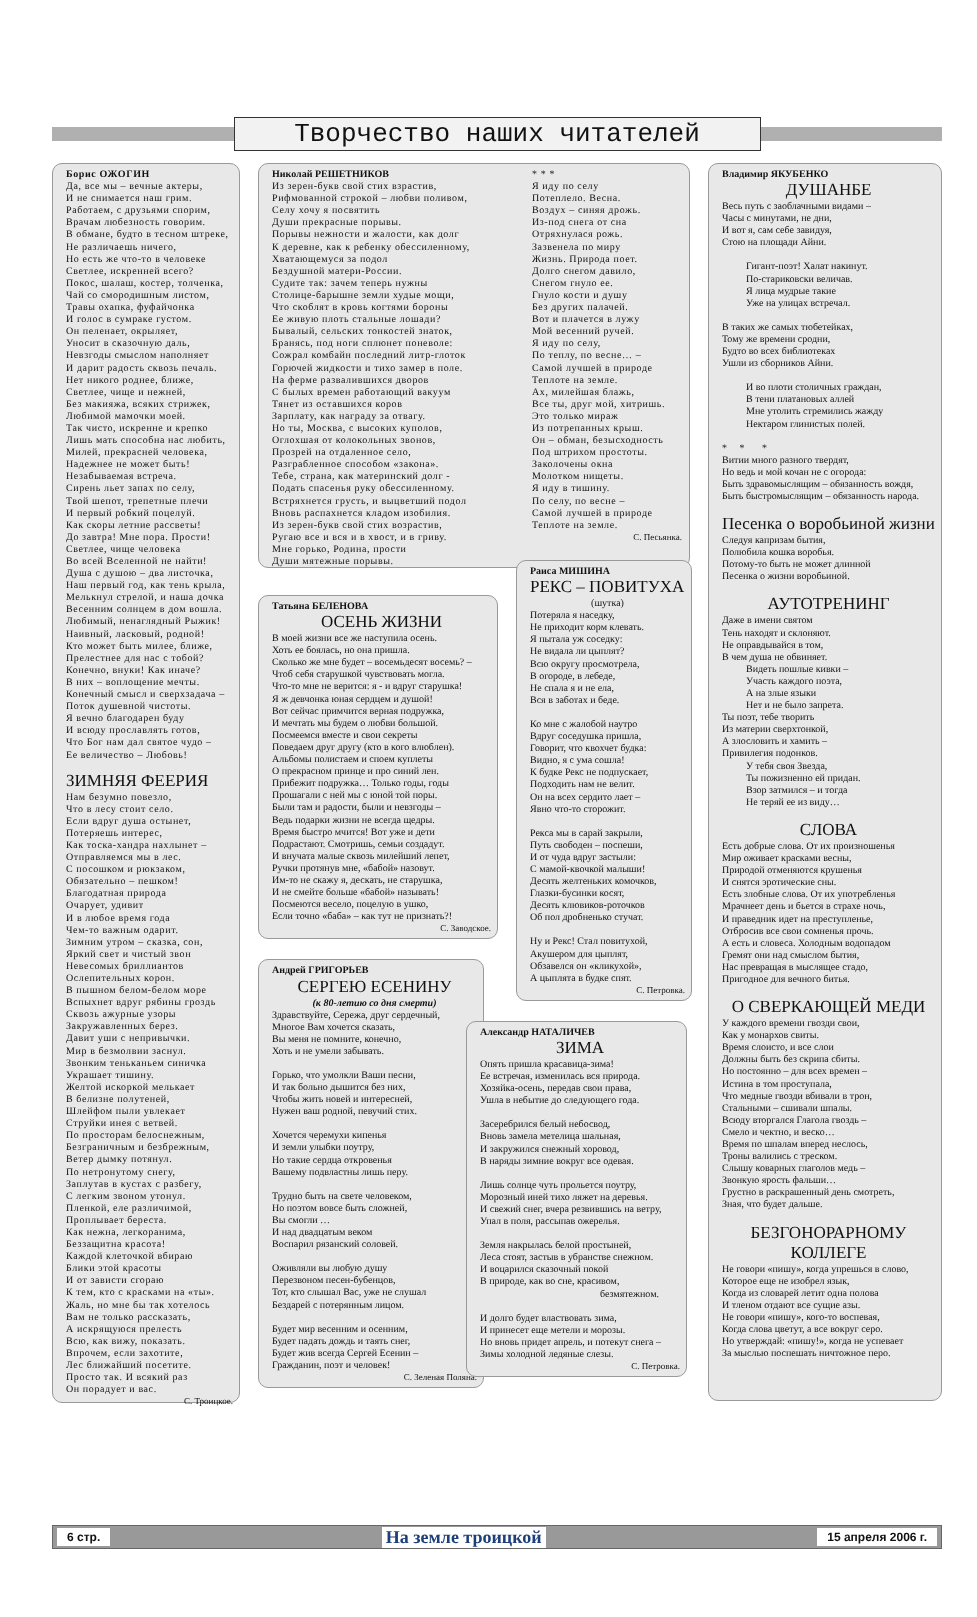Творчество наших читателей
Борис ОЖОГИН
Да, все мы – вечные актеры,
И не снимается наш грим.
Работаем, с друзьями спорим,
Врачам любезность говорим.
В обмане, будто в тесном штреке,
Не различаешь ничего,
Но есть же что-то в человеке
Светлее, искренней всего?
Покос, шалаш, костер, толченка,
Чай со смородишным листом,
Травы охапка, фуфайчонка
И голос в сумраке густом.
Он пеленает, окрыляет,
Уносит в сказочную даль,
Невзгоды смыслом наполняет
И дарит радость сквозь печаль.
Нет никого роднее, ближе,
Светлее, чище и нежней,
Без макияжа, всяких стрижек,
Любимой мамочки моей.
Так чисто, искренне и крепко
Лишь мать способна нас любить,
Милей, прекрасней человека,
Надежнее не может быть!
Незабываемая встреча.
Сирень льет запах по селу,
Твой шепот, трепетные плечи
И первый робкий поцелуй.
Как скоры летние рассветы!
До завтра! Мне пора. Прости!
Светлее, чище человека
Во всей Вселенной не найти!
Душа с душою – два листочка,
Наш первый год, как тень крыла,
Мелькнул стрелой, и наша дочка
Весенним солнцем в дом вошла.
Любимый, ненаглядный Рыжик!
Наивный, ласковый, родной!
Кто может быть милее, ближе,
Прелестнее для нас с тобой?
Конечно, внуки! Как иначе?
В них – воплощение мечты.
Конечный смысл и сверхзадача –
Поток душевной чистоты.
Я вечно благодарен буду
И всюду прославлять готов,
Что Бог нам дал святое чудо –
Ее величество – Любовь!
ЗИМНЯЯ ФЕЕРИЯ
Нам безумно повезло,
Что в лесу стоит село.
Если вдруг душа остынет,
Потеряешь интерес,
Как тоска-хандра нахлынет –
Отправляемся мы в лес.
С посошком и рюкзаком,
Обязательно – пешком!
Благодатная природа
Очарует, удивит
И в любое время года
Чем-то важным одарит.
Зимним утром – сказка, сон,
Яркий свет и чистый звон
Невесомых бриллиантов
Ослепительных корон.
В пышном белом-белом море
Вспыхнет вдруг рябины гроздь
Сквозь ажурные узоры
Закружавленных берез.
Давит уши с непривычки.
Мир в безмолвии заснул.
Звонким теньканьем синичка
Украшает тишину.
Желтой искоркой мелькает
В белизне полутеней,
Шлейфом пыли увлекает
Струйки инея с ветвей.
По просторам белоснежным,
Безграничным и безбрежным,
Ветер дымку потянул.
По нетронутому снегу,
Заплутав в кустах с разбегу,
С легким звоном утонул.
Пленкой, еле различимой,
Проплывает береста.
Как нежна, легкоранима,
Беззащитна красота!
Каждой клеточкой вбираю
Блики этой красоты
И от зависти сгораю
К тем, кто с красками на «ты».
Жаль, но мне бы так хотелось
Вам не только рассказать,
А искрящуюся прелесть
Всю, как вижу, показать.
Впрочем, если захотите,
Лес ближайший посетите.
Просто так. И всякий раз
Он порадует и вас.
С. Троицкое.
Николай РЕШЕТНИКОВ
Из зерен-букв свой стих взрастив,
Рифмованной строкой – любви поливом,
Селу хочу я посвятить
Души прекрасные порывы.
Порывы нежности и жалости, как долг
К деревне, как к ребенку обессиленному,
Хватающемуся за подол
Бездушной матери-России.
Судите так: зачем теперь нужны
Столице-барышне земли худые мощи,
Что скоблят в кровь когтями бороны
Ее живую плоть стальные лошади?
Бывалый, сельских тонкостей знаток,
Бранясь, под ноги сплюнет поневоле:
Сожрал комбайн последний литр-глоток
Горючей жидкости и тихо замер в поле.
На ферме развалившихся дворов
С былых времен работающий вакуум
Тянет из оставшихся коров
Зарплату, как награду за отвагу.
Но ты, Москва, с высоких куполов,
Оглохшая от колокольных звонов,
Прозрей на отдаленное село,
Разграбленное способом «закона».
Тебе, страна, как материнский долг -
Подать спасенья руку обессиленному.
Встряхнется грусть, и выцветший подол
Вновь распахнется кладом изобилия.
Из зерен-букв свой стих возрастив,
Ругаю все и вся и в хвост, и в гриву.
Мне горько, Родина, прости
Души мятежные порывы.
* * *
Я иду по селу
Потеплело. Весна.
Воздух – синяя дрожь.
Из-под снега от сна
Отряхнулася рожь.
Зазвенела по миру
Жизнь. Природа поет.
Долго снегом давило,
Снегом гнуло ее.
Гнуло кости и душу
Без других палачей.
Вот и плачется в лужу
Мой весенний ручей.
Я иду по селу,
По теплу, по весне… –
Самой лучшей в природе
Теплоте на земле.
Ах, милейшая блажь,
Все ты, друг мой, хитришь.
Это только мираж
Из потрепанных крыш.
Он – обман, безысходность
Под штрихом простоты.
Заколочены окна
Молотком нищеты.
Я иду в тишину.
По селу, по весне –
Самой лучшей в природе
Теплоте на земле.
С. Песьянка.
Татьяна БЕЛЕНОВА
ОСЕНЬ ЖИЗНИ
В моей жизни все же наступила осень.
Хоть ее боялась, но она пришла.
Сколько же мне будет – восемьдесят восемь? –
Чтоб себя старушкой чувствовать могла.
Что-то мне не верится: я - и вдруг старушка!
Я ж девчонка юная сердцем и душой!
Вот сейчас примчится верная подружка,
И мечтать мы будем о любви большой.
Посмеемся вместе и свои секреты
Поведаем друг другу (кто в кого влюблен).
Альбомы полистаем и споем куплеты
О прекрасном принце и про синий лен.
Прибежит подружка… Только годы, годы
Прошагали с ней мы с юной той поры.
Были там и радости, были и невзгоды –
Ведь подарки жизни не всегда щедры.
Время быстро мчится! Вот уже и дети
Подрастают. Смотришь, семьи создадут.
И внучата малые сквозь милейший лепет,
Ручки протянув мне, «бабой» назовут.
Им-то не скажу я, дескать, не старушка,
И не смейте больше «бабой» называть!
Посмеются весело, поцелую в ушко,
Если точно «баба» – как тут не признать?!
С. Заводское.
Андрей ГРИГОРЬЕВ
СЕРГЕЮ ЕСЕНИНУ
(к 80-летию со дня смерти)
Здравствуйте, Сережа, друг сердечный,
Многое Вам хочется сказать,
Вы меня не помните, конечно,
Хоть и не умели забывать.
Горько, что умолкли Ваши песни,
И так больно дышится без них,
Чтобы жить новей и интересней,
Нужен ваш родной, певучий стих.
Хочется черемухи кипенья
И земли улыбки поутру,
Но такие сердца откровенья
Вашему подвластны лишь перу.
Трудно быть на свете человеком,
Но поэтом вовсе быть сложней,
Вы смогли …
И над двадцатым веком
Воспарил рязанский соловей.
Оживляли вы любую душу
Перезвоном песен-бубенцов,
Тот, кто слышал Вас, уже не слушал
Бездарей с потерянным лицом.
Будет мир весенним и осенним,
Будет падать дождь и таять снег,
Будет жив всегда Сергей Есенин –
Гражданин, поэт и человек!
С. Зеленая Поляна.
Раиса МИШИНА
РЕКС – ПОВИТУХА
(шутка)
Потеряла я наседку,
Не приходит корм клевать.
Я пытала уж соседку:
Не видала ли цыплят?
Всю округу просмотрела,
В огороде, в лебеде,
Не спала я и не ела,
Вся в заботах и беде.
Ко мне с жалобой наутро
Вдруг соседушка пришла,
Говорит, что квохчет будка:
Видно, я с ума сошла!
К будке Рекс не подпускает,
Подходить нам не велит.
Он на всех сердито лает –
Явно что-то сторожит.
Рекса мы в сарай закрыли,
Путь свободен – поспеши,
И от чуда вдруг застыли:
С мамой-квочкой малыши!
Десять желтеньких комочков,
Глазки-бусинки косят,
Десять клювиков-роточков
Об пол дробненько стучат.
Ну и Рекс! Стал повитухой,
Акушером для цыплят,
Обзавелся он «кликухой»,
А цыплята в будке спят.
С. Петровка.
Александр НАТАЛИЧЕВ
ЗИМА
Опять пришла красавица-зима!
Ее встречая, изменилась вся природа.
Хозяйка-осень, передав свои права,
Ушла в небытие до следующего года.
Засеребрился белый небосвод,
Вновь замела метелица шальная,
И закружился снежный хоровод,
В наряды зимние вокруг все одевая.
Лишь солнце чуть прольется поутру,
Морозный иней тихо ляжет на деревья.
И свежий снег, вчера резвившись на ветру,
Упал в поля, рассыпав ожерелья.
Земля накрылась белой простыней,
Леса стоят, застыв в убранстве снежном.
И воцарился сказочный покой
В природе, как во сне, красивом,
безмятежном.
И долго будет властвовать зима,
И принесет еще метели и морозы.
Но вновь придет апрель, и потекут снега –
Зимы холодной ледяные слезы.
С. Петровка.
Владимир ЯКУБЕНКО
ДУШАНБЕ
Весь путь с заоблачными видами –
Часы с минутами, не дни,
И вот я, сам себе завидуя,
Стою на площади Айни.
Гигант-поэт! Халат накинут.
По-стариковски величав.
Я лица мудрые такие
Уже на улицах встречал.
В таких же самых тюбетейках,
Тому же времени сродни,
Будто во всех библиотеках
Ушли из сборников Айни.
И во плоти столичных граждан,
В тени платановых аллей
Мне утолить стремились жажду
Нектаром глинистых полей.
* * *
Витии много разного твердят,
Но ведь и мой кочан не с огорода:
Быть здравомыслящим – обязанность вождя,
Быть быстромыслящим – обязанность народа.
Песенка о воробьиной жизни
Следуя капризам бытия,
Полюбила кошка воробья.
Потому-то быть не может длинной
Песенка о жизни воробьиной.
АУТОТРЕНИНГ
Даже в имени святом
Тень находят и склоняют.
Не оправдывайся в том,
В чем душа не обвиняет.
Видеть пошлые кивки –
Участь каждого поэта,
А на злые языки
Нет и не было запрета.
Ты поэт, тебе творить
Из материи сверхтонкой,
А злословить и хамить –
Привилегия подонков.
У тебя своя Звезда,
Ты пожизненно ей придан.
Взор затмился – и тогда
Не теряй ее из виду…
СЛОВА
Есть добрые слова. От их произношенья
Мир оживает красками весны,
Природой отменяются крушенья
И снятся эротические сны.
Есть злобные слова. От их употребленья
Мрачнеет день и бьется в страхе ночь,
И праведник идет на преступленье,
Отбросив все свои сомненья прочь.
А есть и словеса. Холодным водопадом
Гремят они над смыслом бытия,
Нас превращая в мыслящее стадо,
Пригодное для вечного битья.
О СВЕРКАЮЩЕЙ МЕДИ
У каждого времени гвозди свои,
Как у монархов свиты.
Время слоисто, и все слои
Должны быть без скрипа сбиты.
Но постоянно – для всех времен –
Истина в том проступала,
Что медные гвозди вбивали в трон,
Стальными – сшивали шпалы.
Всюду вторгался Глагола гвоздь –
Смело и чектно, и веско…
Время по шпалам вперед неслось,
Троны валились с треском.
Слышу коварных глаголов медь –
Звонкую ярость фальши…
Грустно в раскрашенный день смотреть,
Зная, что будет дальше.
БЕЗГОНОРАРНОМУ
КОЛЛЕГЕ
Не говори «пишу», когда упрешься в слово,
Которое еще не изобрел язык,
Когда из словарей летит одна полова
И тленом отдают все сущие азы.
Не говори «пишу», кого-то воспевая,
Когда слова цветут, а все вокруг серо.
Но утверждай: «пишу!», когда не успевает
За мыслью поспешать ничтожное перо.
6 стр. На земле троицкой 15 апреля 2006 г.